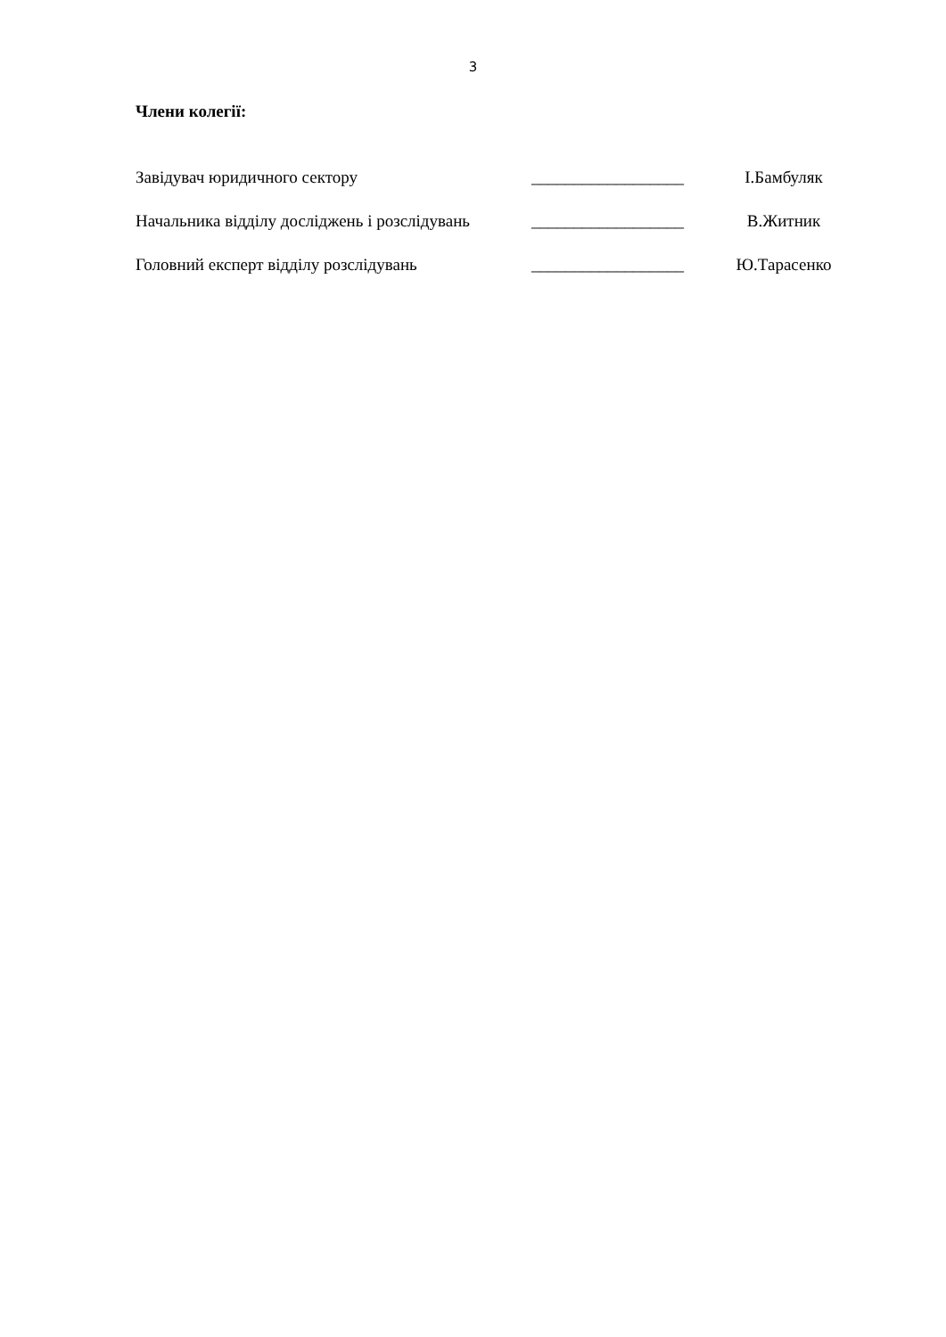3
Члени колегії:
Завідувач юридичного сектору __________________
І.Бамбуляк
Начальника відділу досліджень і розслідувань
__________________
В.Житник
Головний експерт відділу розслідувань __________________
Ю.Тарасенко